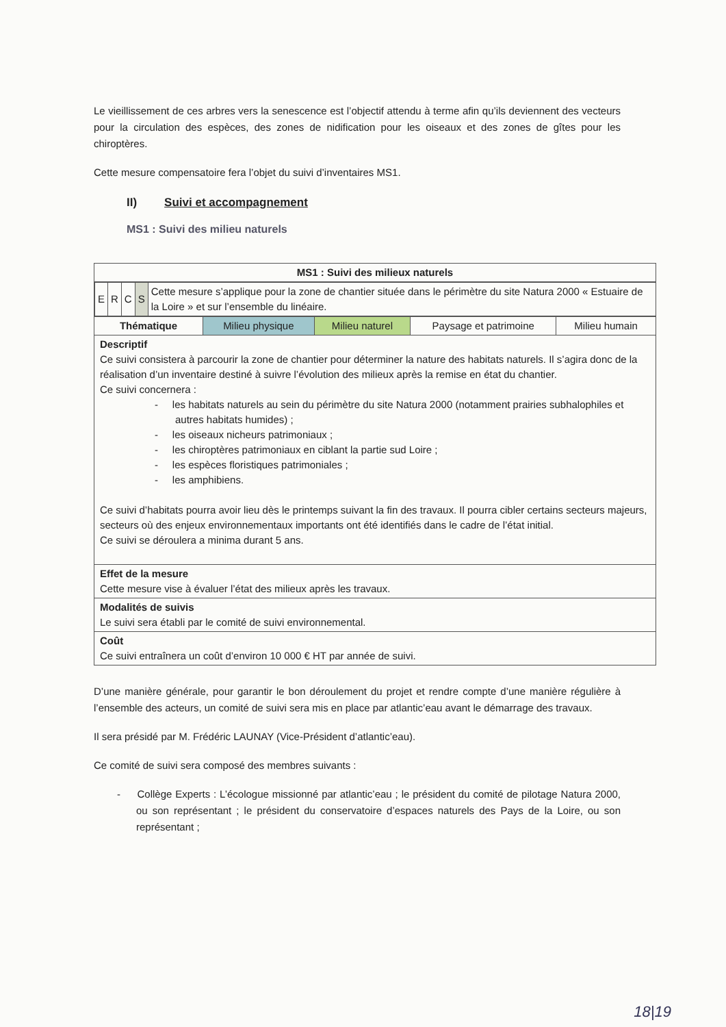Le vieillissement de ces arbres vers la senescence est l’objectif attendu à terme afin qu’ils deviennent des vecteurs pour la circulation des espèces, des zones de nidification pour les oiseaux et des zones de gîtes pour les chiroptères.
Cette mesure compensatoire fera l’objet du suivi d’inventaires MS1.
II) Suivi et accompagnement
MS1 : Suivi des milieu naturels
| MS1 : Suivi des milieux naturels | | | | |
| / E / R / C / S / Cette mesure s’applique pour la zone de chantier située dans le périmètre du site Natura 2000 « Estuaire de la Loire » et sur l’ensemble du linéaire. / | | | | |
| Thématique | Milieu physique | Milieu naturel | Paysage et patrimoine | Milieu humain |
| Descriptif Ce suivi consistera à parcourir la zone de chantier pour déterminer la nature des habitats naturels. Il s’agira donc de la réalisation d’un inventaire destiné à suivre l’évolution des milieux après la remise en état du chantier. Ce suivi concernera : - les habitats naturels au sein du périmètre du site Natura 2000 (notamment prairies subhalophiles et autres habitats humides) ; - les oiseaux nicheurs patrimoniaux ; - les chiroptères patrimoniaux en ciblant la partie sud Loire ; - les espèces floristiques patrimoniales ; - les amphibiens. Ce suivi d’habitats pourra avoir lieu dès le printemps suivant la fin des travaux. Il pourra cibler certains secteurs majeurs, secteurs où des enjeux environnementaux importants ont été identifiés dans le cadre de l’état initial. Ce suivi se déroulera a minima durant 5 ans. | | | | |
| Effet de la mesure Cette mesure vise à évaluer l’état des milieux après les travaux. | | | | |
| Modalités de suivis Le suivi sera établi par le comité de suivi environnemental. | | | | |
| Coût Ce suivi entraînera un coût d’environ 10 000 € HT par année de suivi. | | | | |
D’une manière générale, pour garantir le bon déroulement du projet et rendre compte d’une manière régulière à l’ensemble des acteurs, un comité de suivi sera mis en place par atlantic’eau avant le démarrage des travaux.
Il sera présidé par M. Frédéric LAUNAY (Vice-Président d’atlantic’eau).
Ce comité de suivi sera composé des membres suivants :
- Collège Experts : L’écologue missionné par atlantic’eau ; le président du comité de pilotage Natura 2000, ou son représentant ; le président du conservatoire d’espaces naturels des Pays de la Loire, ou son représentant ;
18|19